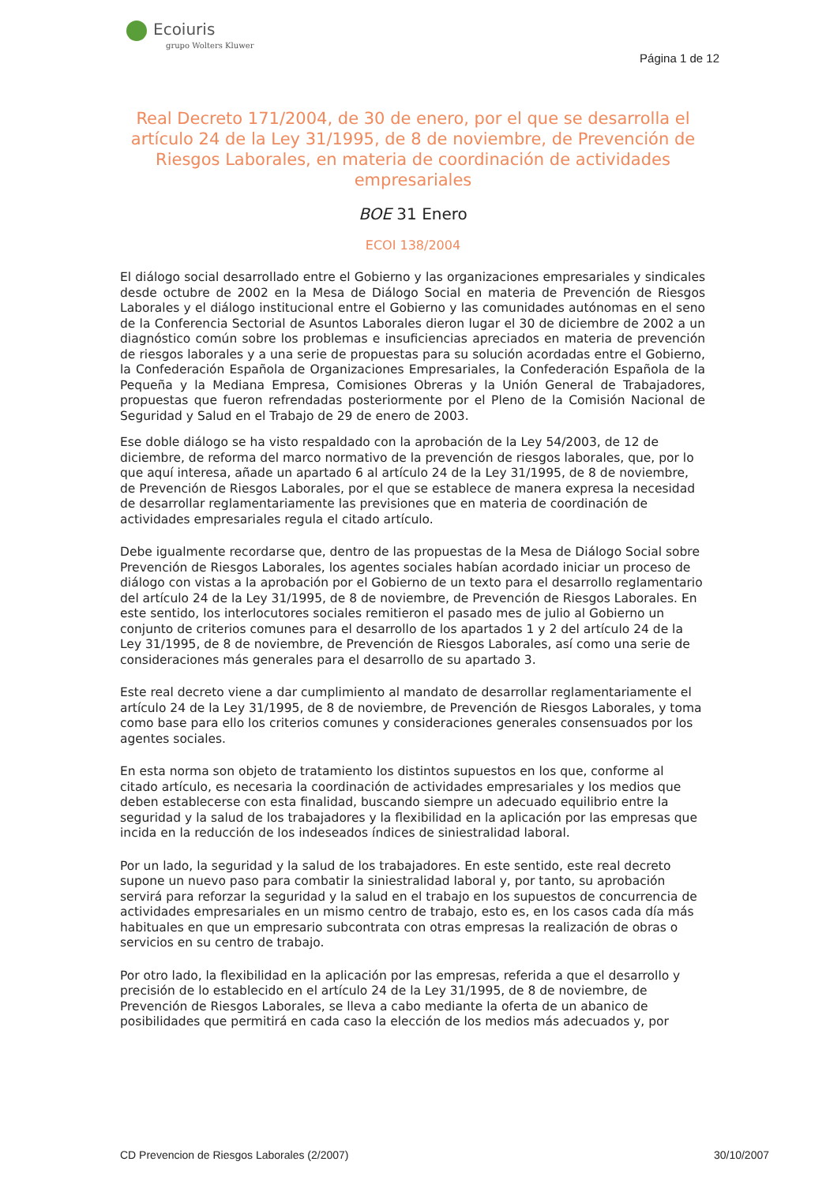Ecoiuris
grupo Wolters Kluwer
Página 1 de 12
Real Decreto 171/2004, de 30 de enero, por el que se desarrolla el artículo 24 de la Ley 31/1995, de 8 de noviembre, de Prevención de Riesgos Laborales, en materia de coordinación de actividades empresariales
BOE 31 Enero
ECOI 138/2004
El diálogo social desarrollado entre el Gobierno y las organizaciones empresariales y sindicales desde octubre de 2002 en la Mesa de Diálogo Social en materia de Prevención de Riesgos Laborales y el diálogo institucional entre el Gobierno y las comunidades autónomas en el seno de la Conferencia Sectorial de Asuntos Laborales dieron lugar el 30 de diciembre de 2002 a un diagnóstico común sobre los problemas e insuficiencias apreciados en materia de prevención de riesgos laborales y a una serie de propuestas para su solución acordadas entre el Gobierno, la Confederación Española de Organizaciones Empresariales, la Confederación Española de la Pequeña y la Mediana Empresa, Comisiones Obreras y la Unión General de Trabajadores, propuestas que fueron refrendadas posteriormente por el Pleno de la Comisión Nacional de Seguridad y Salud en el Trabajo de 29 de enero de 2003.
Ese doble diálogo se ha visto respaldado con la aprobación de la Ley 54/2003, de 12 de diciembre, de reforma del marco normativo de la prevención de riesgos laborales, que, por lo que aquí interesa, añade un apartado 6 al artículo 24 de la Ley 31/1995, de 8 de noviembre, de Prevención de Riesgos Laborales, por el que se establece de manera expresa la necesidad de desarrollar reglamentariamente las previsiones que en materia de coordinación de actividades empresariales regula el citado artículo.
Debe igualmente recordarse que, dentro de las propuestas de la Mesa de Diálogo Social sobre Prevención de Riesgos Laborales, los agentes sociales habían acordado iniciar un proceso de diálogo con vistas a la aprobación por el Gobierno de un texto para el desarrollo reglamentario del artículo 24 de la Ley 31/1995, de 8 de noviembre, de Prevención de Riesgos Laborales. En este sentido, los interlocutores sociales remitieron el pasado mes de julio al Gobierno un conjunto de criterios comunes para el desarrollo de los apartados 1 y 2 del artículo 24 de la Ley 31/1995, de 8 de noviembre, de Prevención de Riesgos Laborales, así como una serie de consideraciones más generales para el desarrollo de su apartado 3.
Este real decreto viene a dar cumplimiento al mandato de desarrollar reglamentariamente el artículo 24 de la Ley 31/1995, de 8 de noviembre, de Prevención de Riesgos Laborales, y toma como base para ello los criterios comunes y consideraciones generales consensuados por los agentes sociales.
En esta norma son objeto de tratamiento los distintos supuestos en los que, conforme al citado artículo, es necesaria la coordinación de actividades empresariales y los medios que deben establecerse con esta finalidad, buscando siempre un adecuado equilibrio entre la seguridad y la salud de los trabajadores y la flexibilidad en la aplicación por las empresas que incida en la reducción de los indeseados índices de siniestralidad laboral.
Por un lado, la seguridad y la salud de los trabajadores. En este sentido, este real decreto supone un nuevo paso para combatir la siniestralidad laboral y, por tanto, su aprobación servirá para reforzar la seguridad y la salud en el trabajo en los supuestos de concurrencia de actividades empresariales en un mismo centro de trabajo, esto es, en los casos cada día más habituales en que un empresario subcontrata con otras empresas la realización de obras o servicios en su centro de trabajo.
Por otro lado, la flexibilidad en la aplicación por las empresas, referida a que el desarrollo y precisión de lo establecido en el artículo 24 de la Ley 31/1995, de 8 de noviembre, de Prevención de Riesgos Laborales, se lleva a cabo mediante la oferta de un abanico de posibilidades que permitirá en cada caso la elección de los medios más adecuados y, por
CD Prevencion de Riesgos Laborales (2/2007) 30/10/2007